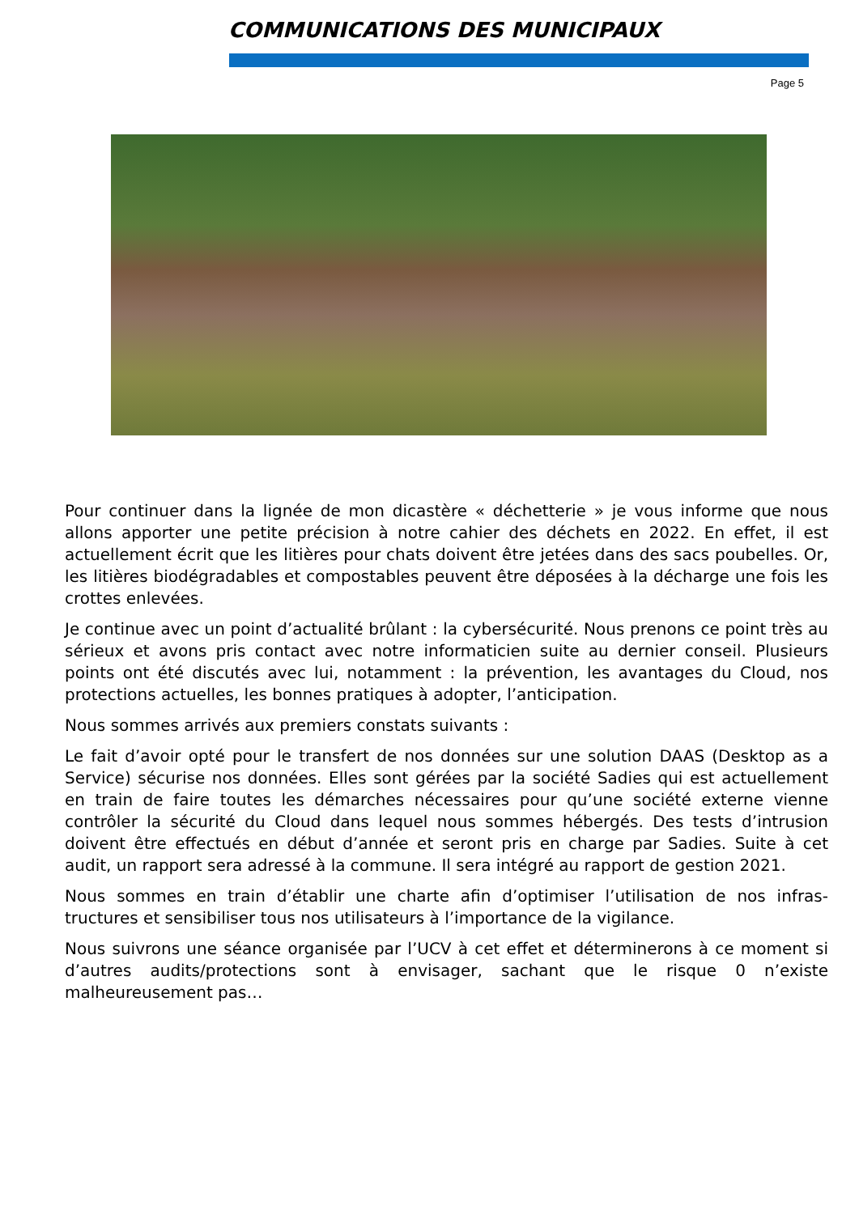COMMUNICATIONS DES MUNICIPAUX
Page 5
Pour continuer dans la lignée de mon dicastère « déchetterie » je vous informe que nous allons apporter une petite précision à notre cahier des déchets en 2022. En effet, il est actuellement écrit que les litières pour chats doivent être jetées dans des sacs poubelles. Or, les litières biodégradables et compostables peuvent être déposées à la décharge une fois les crottes enlevées.
Je continue avec un point d’actualité brûlant : la cybersécurité. Nous prenons ce point très au sérieux et avons pris contact avec notre informaticien suite au dernier conseil. Plusieurs points ont été discutés avec lui, notamment : la prévention, les avantages du Cloud, nos protections actuelles, les bonnes pratiques à adopter, l’anticipation.
Nous sommes arrivés aux premiers constats suivants :
Le fait d’avoir opté pour le transfert de nos données sur une solution DAAS (Desktop as a Service) sécurise nos données. Elles sont gérées par la société Sadies qui est actuellement en train de faire toutes les démarches nécessaires pour qu’une société externe vienne contrôler la sécurité du Cloud dans lequel nous sommes hébergés. Des tests d’intrusion doivent être effectués en début d’année et seront pris en charge par Sadies. Suite à cet audit, un rapport sera adressé à la commune. Il sera intégré au rapport de gestion 2021.
Nous sommes en train d’établir une charte afin d’optimiser l’utilisation de nos infras-tructures et sensibiliser tous nos utilisateurs à l’importance de la vigilance.
Nous suivrons une séance organisée par l’UCV à cet effet et déterminerons à ce moment si d’autres audits/protections sont à envisager, sachant que le risque 0 n’existe malheureusement pas…